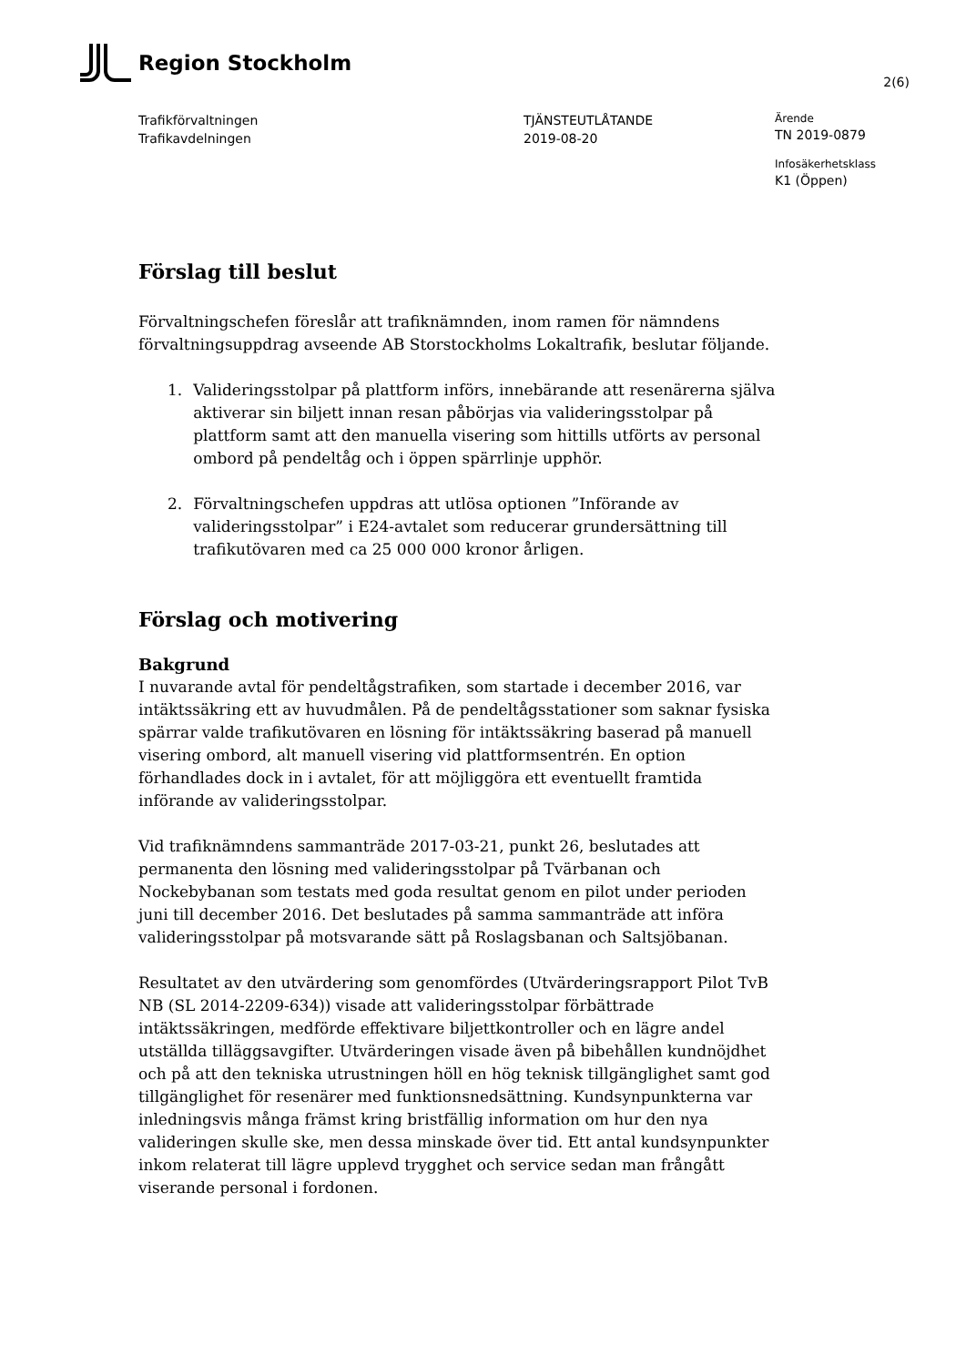Region Stockholm
2(6)
Trafikförvaltningen
Trafikavdelningen
TJÄNSTEUTLÅTANDE
2019-08-20
Ärende
TN 2019-0879
Infosäkerhetsklass
K1 (Öppen)
Förslag till beslut
Förvaltningschefen föreslår att trafiknämnden, inom ramen för nämndens förvaltningsuppdrag avseende AB Storstockholms Lokaltrafik, beslutar följande.
1. Valideringsstolpar på plattform införs, innebärande att resenärerna själva aktiverar sin biljett innan resan påbörjas via valideringsstolpar på plattform samt att den manuella visering som hittills utförts av personal ombord på pendeltåg och i öppen spärrlinje upphör.
2. Förvaltningschefen uppdras att utlösa optionen ”Införande av valideringsstolpar” i E24-avtalet som reducerar grundersättning till trafikutövaren med ca 25 000 000 kronor årligen.
Förslag och motivering
Bakgrund
I nuvarande avtal för pendeltågstrafiken, som startade i december 2016, var intäktssäkring ett av huvudmålen. På de pendeltågsstationer som saknar fysiska spärrar valde trafikutövaren en lösning för intäktssäkring baserad på manuell visering ombord, alt manuell visering vid plattformsentrén. En option förhandlades dock in i avtalet, för att möjliggöra ett eventuellt framtida införande av valideringsstolpar.
Vid trafiknämndens sammanträde 2017-03-21, punkt 26, beslutades att permanenta den lösning med valideringsstolpar på Tvärbanan och Nockebybanan som testats med goda resultat genom en pilot under perioden juni till december 2016. Det beslutades på samma sammanträde att införa valideringsstolpar på motsvarande sätt på Roslagsbanan och Saltsjöbanan.
Resultatet av den utvärdering som genomfördes (Utvärderingsrapport Pilot TvB NB (SL 2014-2209-634)) visade att valideringsstolpar förbättrade intäktssäkringen, medförde effektivare biljettkontroller och en lägre andel utställda tilläggsavgifter. Utvärderingen visade även på bibehållen kundnöjdhet och på att den tekniska utrustningen höll en hög teknisk tillgänglighet samt god tillgänglighet för resenärer med funktionsnedsättning. Kundsynpunkterna var inledningsvis många främst kring bristfällig information om hur den nya valideringen skulle ske, men dessa minskade över tid. Ett antal kundsynpunkter inkom relaterat till lägre upplevd trygghet och service sedan man frångått viserande personal i fordonen.